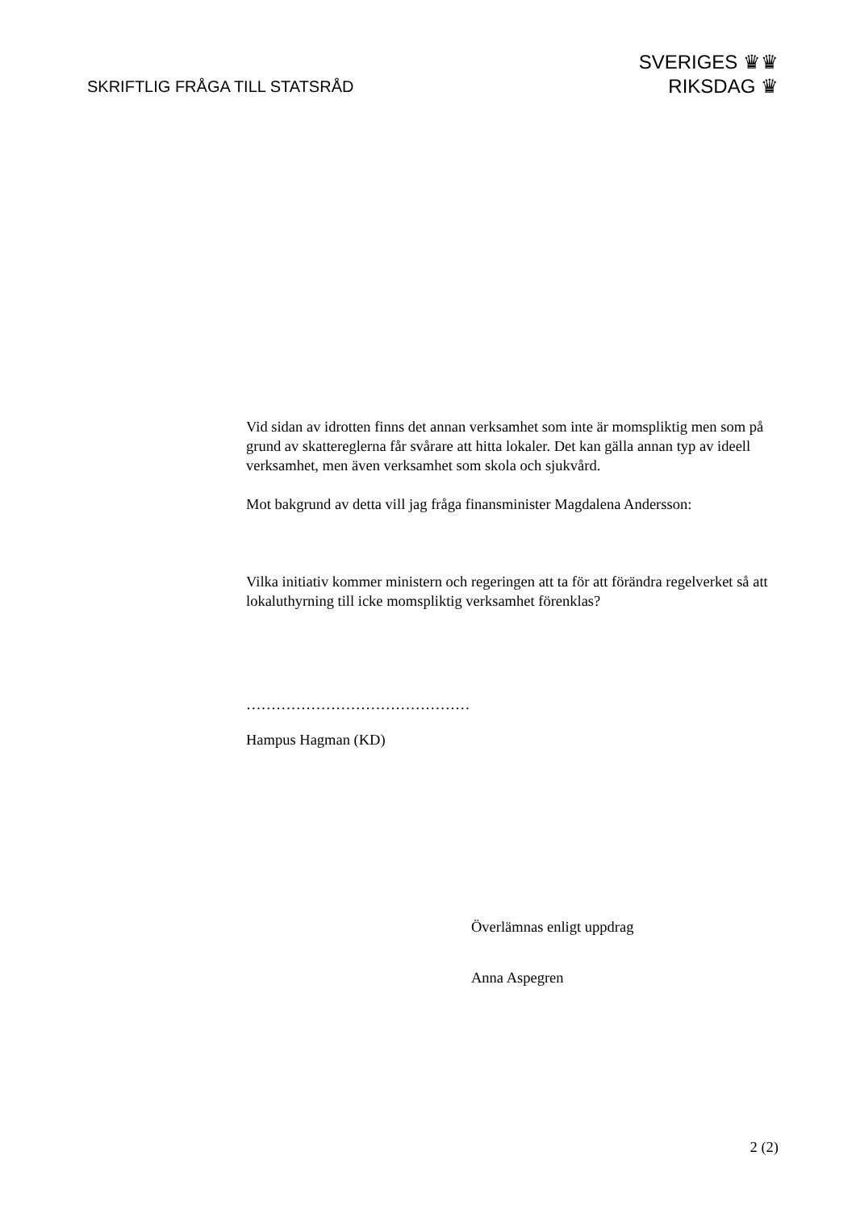SKRIFTLIG FRÅGA TILL STATSRÅD
SVERIGES ♛♛
RIKSDAG ♛
Vid sidan av idrotten finns det annan verksamhet som inte är momspliktig men som på grund av skattereglerna får svårare att hitta lokaler. Det kan gälla annan typ av ideell verksamhet, men även verksamhet som skola och sjukvård.
Mot bakgrund av detta vill jag fråga finansminister Magdalena Andersson:
Vilka initiativ kommer ministern och regeringen att ta för att förändra regelverket så att lokaluthyrning till icke momspliktig verksamhet förenklas?
………………………………………
Hampus Hagman (KD)
Överlämnas enligt uppdrag
Anna Aspegren
2 (2)